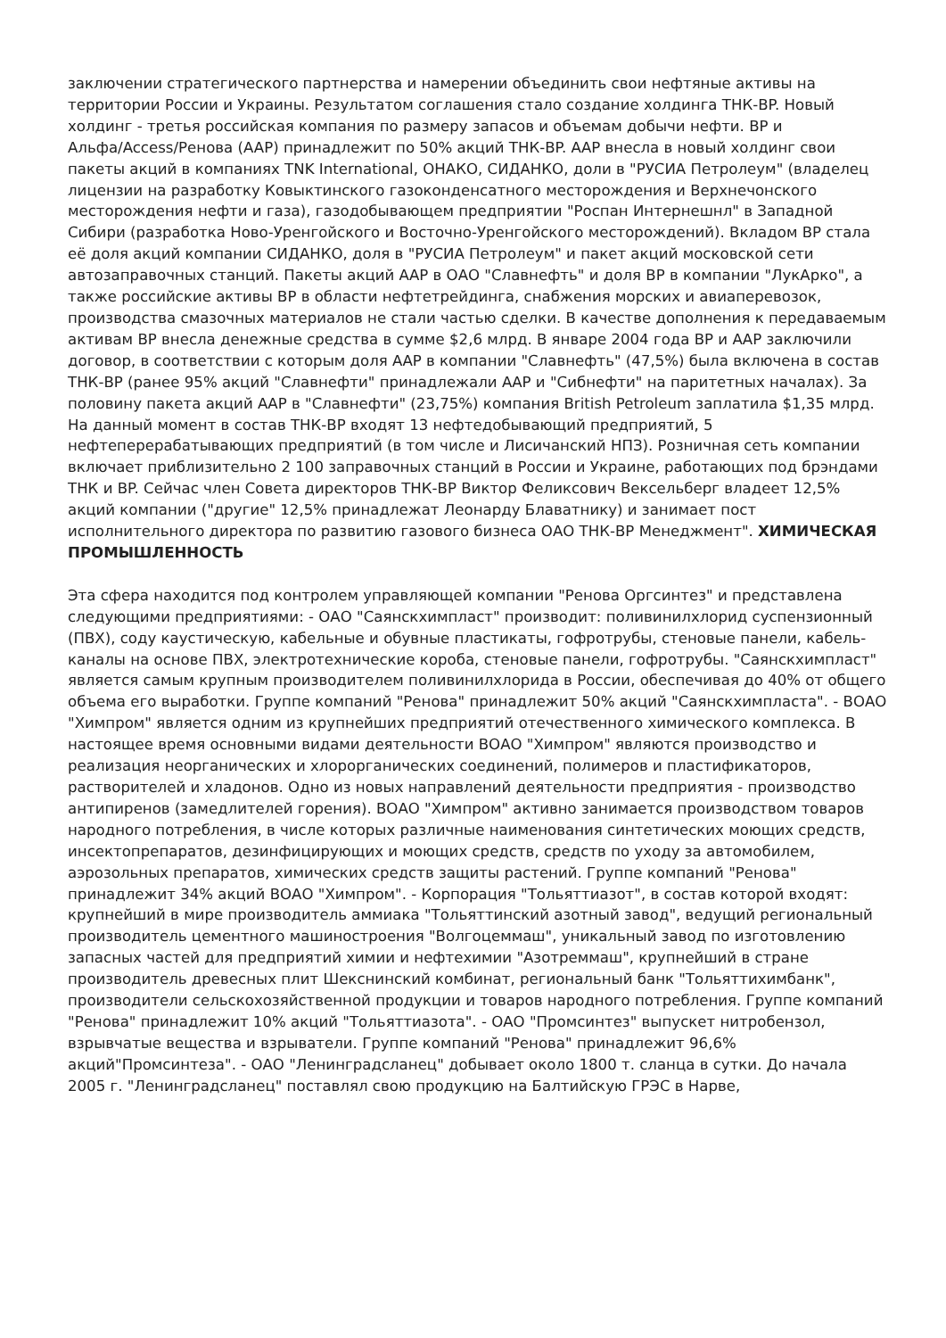заключении стратегического партнерства и намерении объединить свои нефтяные активы на территории России и Украины. Результатом соглашения стало создание холдинга ТНК-BP. Новый холдинг - третья российская компания по размеру запасов и объемам добычи нефти. BP и Альфа/Access/Ренова (AAР) принадлежит по 50% акций ТНК-BP. ААР внесла в новый холдинг свои пакеты акций в компаниях TNK International, ОНАКО, СИДАНКО, доли в "РУСИА Петролеум" (владелец лицензии на разработку Ковыктинского газоконденсатного месторождения и Верхнечонского месторождения нефти и газа), газодобывающем предприятии "Роспан Интернешнл" в Западной Сибири (разработка Ново-Уренгойского и Восточно-Уренгойского месторождений). Вкладом BP стала её доля акций компании СИДАНКО, доля в "РУСИА Петролеум" и пакет акций московской сети автозаправочных станций. Пакеты акций ААР в ОАО "Славнефть" и доля BP в компании "ЛукАрко", а также российские активы BP в области нефтетрейдинга, снабжения морских и авиаперевозок, производства смазочных материалов не стали частью сделки. В качестве дополнения к передаваемым активам BP внесла денежные средства в сумме $2,6 млрд. В январе 2004 года BP и ААР заключили договор, в соответствии с которым доля ААР в компании "Славнефть" (47,5%) была включена в состав ТНК-ВР (ранее 95% акций "Славнефти" принадлежали ААР и "Сибнефти" на паритетных началах). За половину пакета акций ААР в "Славнефти" (23,75%) компания British Petroleum заплатила $1,35 млрд. На данный момент в состав ТНК-BP входят 13 нефтедобывающий предприятий, 5 нефтеперерабатывающих предприятий (в том числе и Лисичанский НПЗ). Розничная сеть компании включает приблизительно 2 100 заправочных станций в России и Украине, работающих под брэндами ТНК и BP. Сейчас член Совета директоров ТНК-ВР Виктор Феликсович Вексельберг владеет 12,5% акций компании ("другие" 12,5% принадлежат Леонарду Блаватнику) и занимает пост исполнительного директора по развитию газового бизнеса ОАО ТНК-ВР Менеджмент". ХИМИЧЕСКАЯ ПРОМЫШЛЕННОСТЬ
Эта сфера находится под контролем управляющей компании "Ренова Оргсинтез" и представлена следующими предприятиями: - ОАО "Саянскхимпласт" производит: поливинилхлорид суспензионный (ПВХ), соду каустическую, кабельные и обувные пластикаты, гофротрубы, стеновые панели, кабель-каналы на основе ПВХ, электротехнические короба, стеновые панели, гофротрубы. "Саянскхимпласт" является самым крупным производителем поливинилхлорида в России, обеспечивая до 40% от общего объема его выработки. Группе компаний "Ренова" принадлежит 50% акций "Саянскхимпласта". - ВОАО "Химпром" является одним из крупнейших предприятий отечественного химического комплекса. В настоящее время основными видами деятельности ВОАО "Химпром" являются производство и реализация неорганических и хлорорганических соединений, полимеров и пластификаторов, растворителей и хладонов. Одно из новых направлений деятельности предприятия - производство антипиренов (замедлителей горения). ВОАО "Химпром" активно занимается производством товаров народного потребления, в числе которых различные наименования синтетических моющих средств, инсектопрепаратов, дезинфицирующих и моющих средств, средств по уходу за автомобилем, аэрозольных препаратов, химических средств защиты растений. Группе компаний "Ренова" принадлежит 34% акций ВОАО "Химпром". - Корпорация "Тольяттиазот", в состав которой входят: крупнейший в мире производитель аммиака "Тольяттинский азотный завод", ведущий региональный производитель цементного машиностроения "Волгоцеммаш", уникальный завод по изготовлению запасных частей для предприятий химии и нефтехимии "Азотреммаш", крупнейший в стране производитель древесных плит Шекснинский комбинат, региональный банк "Тольяттихимбанк", производители сельскохозяйственной продукции и товаров народного потребления. Группе компаний "Ренова" принадлежит 10% акций "Тольяттиазота". - ОАО "Промсинтез" выпускет нитробензол, взрывчатые вещества и взрыватели. Группе компаний "Ренова" принадлежит 96,6% акций"Промсинтеза". - ОАО "Ленинградсланец" добывает около 1800 т. сланца в сутки. До начала 2005 г. "Ленинградсланец" поставлял свою продукцию на Балтийскую ГРЭС в Нарве,